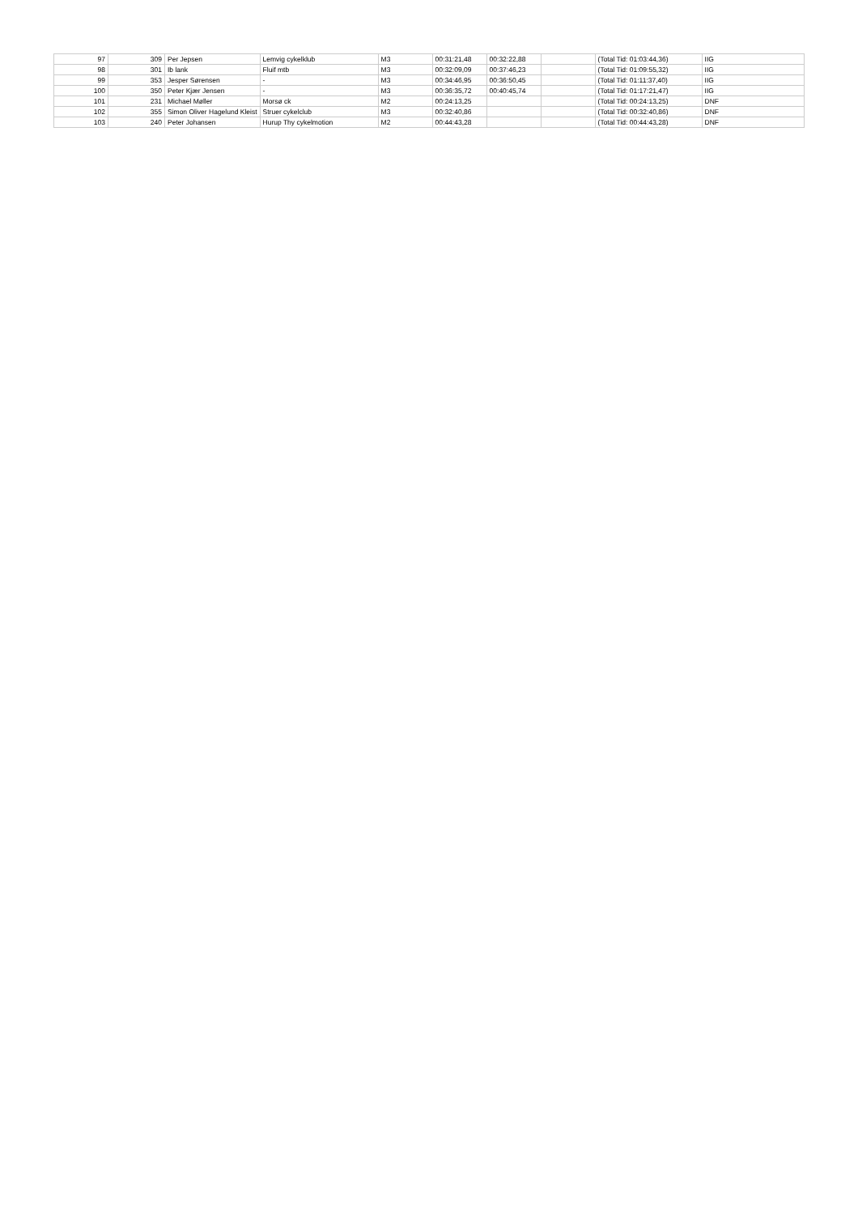| 97 | 309 | Per Jepsen | Lemvig cykelklub | M3 | 00:31:21,48 | 00:32:22,88 | | (Total Tid: 01:03:44,36) | IIG |
| 98 | 301 | Ib lank | Fluif mtb | M3 | 00:32:09,09 | 00:37:46,23 | | (Total Tid: 01:09:55,32) | IIG |
| 99 | 353 | Jesper Sørensen | - | M3 | 00:34:46,95 | 00:36:50,45 | | (Total Tid: 01:11:37,40) | IIG |
| 100 | 350 | Peter Kjær Jensen | - | M3 | 00:36:35,72 | 00:40:45,74 | | (Total Tid: 01:17:21,47) | IIG |
| 101 | 231 | Michael Møller | Morsø ck | M2 | 00:24:13,25 | | | (Total Tid: 00:24:13,25) | DNF |
| 102 | 355 | Simon Oliver Hagelund Kleist | Struer cykelclub | M3 | 00:32:40,86 | | | (Total Tid: 00:32:40,86) | DNF |
| 103 | 240 | Peter Johansen | Hurup Thy cykelmotion | M2 | 00:44:43,28 | | | (Total Tid: 00:44:43,28) | DNF |